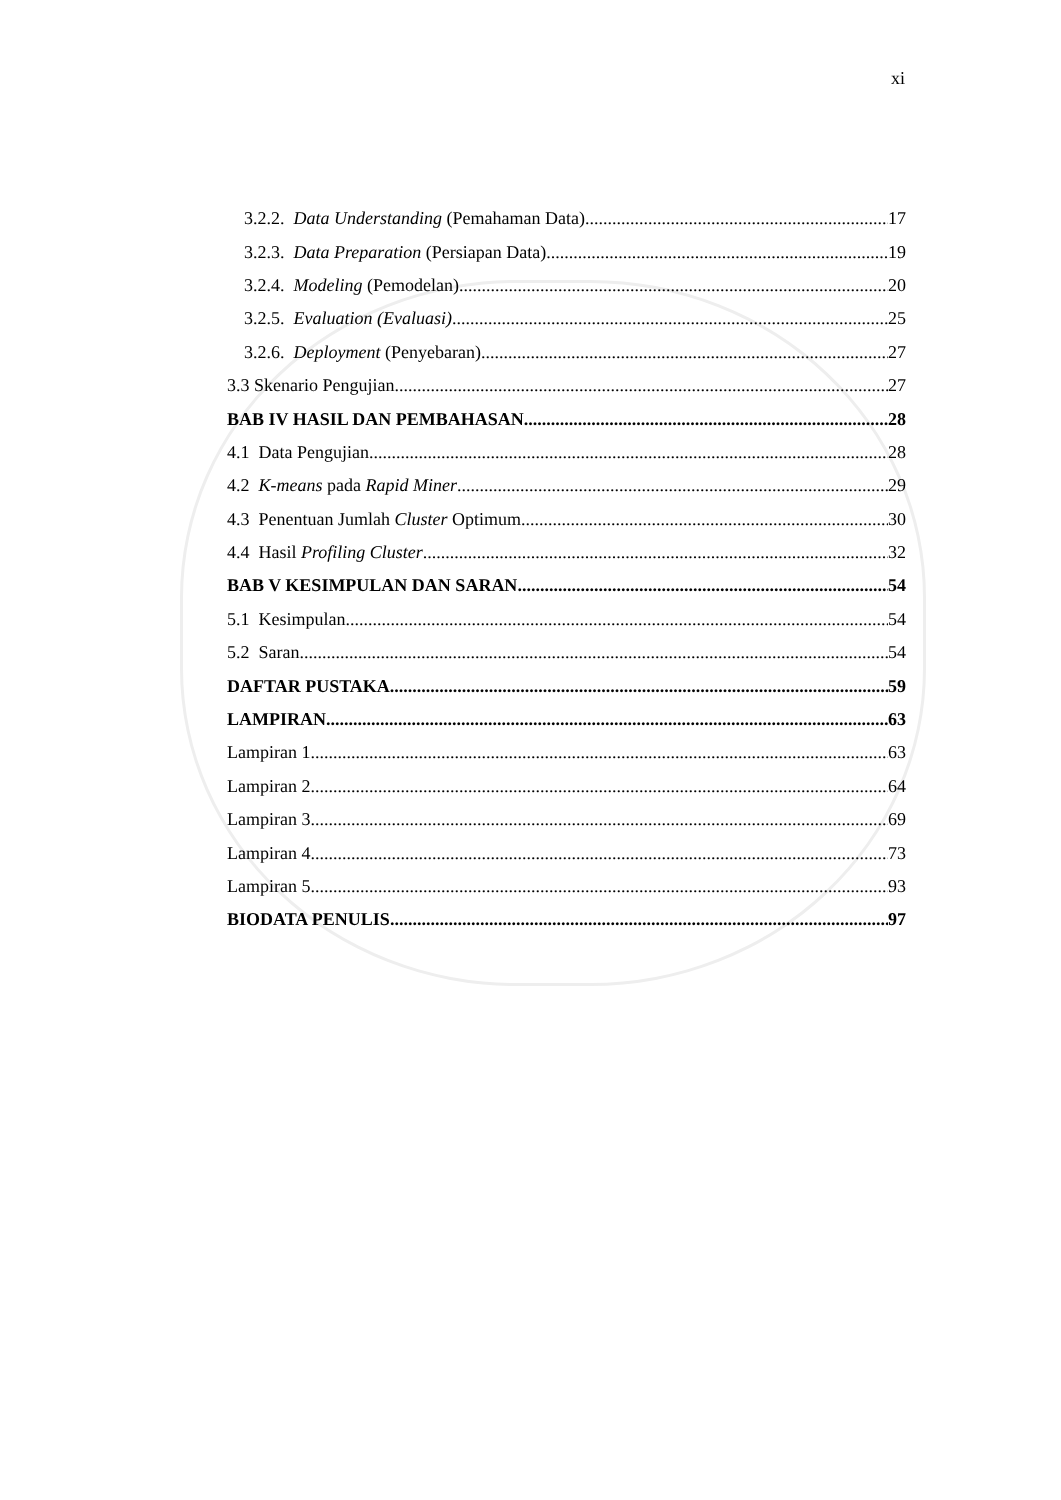xi
3.2.2. Data Understanding (Pemahaman Data) 17
3.2.3. Data Preparation (Persiapan Data) 19
3.2.4. Modeling (Pemodelan). 20
3.2.5. Evaluation (Evaluasi) 25
3.2.6. Deployment (Penyebaran) 27
3.3 Skenario Pengujian 27
BAB IV HASIL DAN PEMBAHASAN 28
4.1 Data Pengujian 28
4.2 K-means pada Rapid Miner 29
4.3 Penentuan Jumlah Cluster Optimum 30
4.4 Hasil Profiling Cluster 32
BAB V KESIMPULAN DAN SARAN 54
5.1 Kesimpulan 54
5.2 Saran 54
DAFTAR PUSTAKA 59
LAMPIRAN 63
Lampiran 1. 63
Lampiran 2. 64
Lampiran 3. 69
Lampiran 4. 73
Lampiran 5. 93
BIODATA PENULIS 97